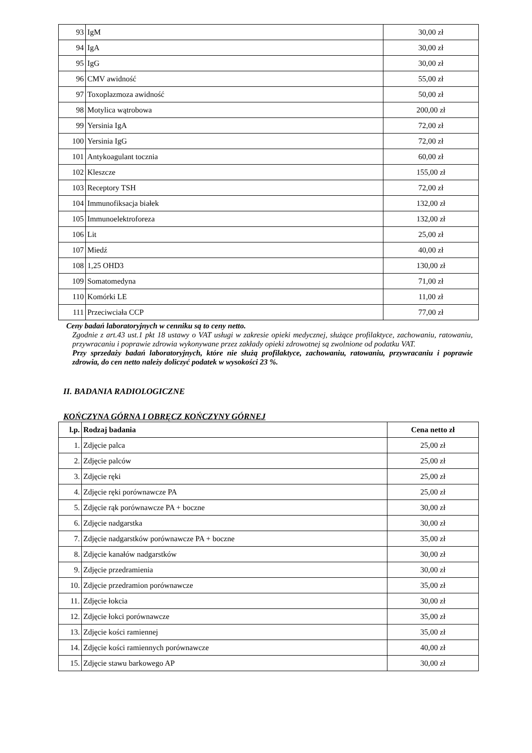| 93 | IgM | 30,00 zł |
| 94 | IgA | 30,00 zł |
| 95 | IgG | 30,00 zł |
| 96 | CMV awidność | 55,00 zł |
| 97 | Toxoplazmoza awidność | 50,00 zł |
| 98 | Motylica wątrobowa | 200,00 zł |
| 99 | Yersinia IgA | 72,00 zł |
| 100 | Yersinia IgG | 72,00 zł |
| 101 | Antykoagulant tocznia | 60,00 zł |
| 102 | Kleszcze | 155,00 zł |
| 103 | Receptory TSH | 72,00 zł |
| 104 | Immunofiksacja białek | 132,00 zł |
| 105 | Immunoelektroforeza | 132,00 zł |
| 106 | Lit | 25,00 zł |
| 107 | Miedź | 40,00 zł |
| 108 | 1,25 OHD3 | 130,00 zł |
| 109 | Somatomedyna | 71,00 zł |
| 110 | Komórki LE | 11,00 zł |
| 111 | Przeciwciała CCP | 77,00 zł |
Ceny badań laboratoryjnych w cenniku są to ceny netto.
Zgodnie z art.43 ust.1 pkt 18 ustawy o VAT usługi w zakresie opieki medycznej, służące profilaktyce, zachowaniu, ratowaniu, przywracaniu i poprawie zdrowia wykonywane przez zakłady opieki zdrowotnej są zwolnione od podatku VAT.
Przy sprzedaży badań laboratoryjnych, które nie służą profilaktyce, zachowaniu, ratowaniu, przywracaniu i poprawie zdrowia, do cen netto należy doliczyć podatek w wysokości 23 %.
II. BADANIA RADIOLOGICZNE
KOŃCZYNA GÓRNA I OBRĘCZ KOŃCZYNY GÓRNEJ
| l.p. | Rodzaj badania | Cena netto zł |
| --- | --- | --- |
| 1. | Zdjęcie palca | 25,00 zł |
| 2. | Zdjęcie palców | 25,00 zł |
| 3. | Zdjęcie ręki | 25,00 zł |
| 4. | Zdjęcie ręki porównawcze PA | 25,00 zł |
| 5. | Zdjęcie rąk porównawcze PA + boczne | 30,00 zł |
| 6. | Zdjęcie nadgarstka | 30,00 zł |
| 7. | Zdjęcie nadgarstków porównawcze PA + boczne | 35,00 zł |
| 8. | Zdjęcie kanałów nadgarstków | 30,00 zł |
| 9. | Zdjęcie przedramienia | 30,00 zł |
| 10. | Zdjęcie przedramion porównawcze | 35,00 zł |
| 11. | Zdjęcie łokcia | 30,00 zł |
| 12. | Zdjęcie łokci porównawcze | 35,00 zł |
| 13. | Zdjęcie kości ramiennej | 35,00 zł |
| 14. | Zdjęcie kości ramiennych porównawcze | 40,00 zł |
| 15. | Zdjęcie stawu barkowego AP | 30,00 zł |